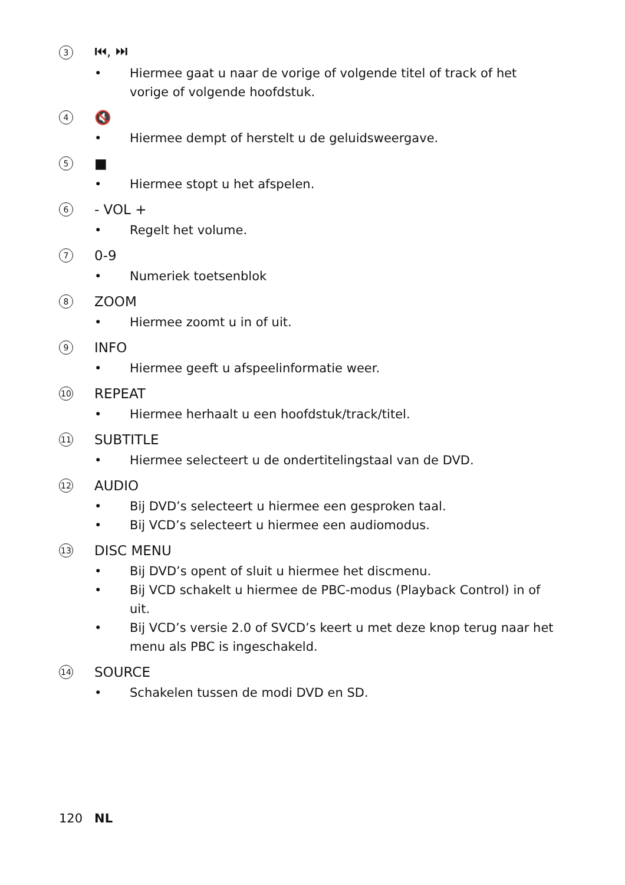3
⏮, ⏭
• Hiermee gaat u naar de vorige of volgende titel of track of het vorige of volgende hoofdstuk.
4
🔇
• Hiermee dempt of herstelt u de geluidsweergave.
5
■
• Hiermee stopt u het afspelen.
6
- VOL +
• Regelt het volume.
7
0-9
• Numeriek toetsenblok
8
ZOOM
• Hiermee zoomt u in of uit.
9
INFO
• Hiermee geeft u afspeelinformatie weer.
10
REPEAT
• Hiermee herhaalt u een hoofdstuk/track/titel.
11
SUBTITLE
• Hiermee selecteert u de ondertitelingstaal van de DVD.
12
AUDIO
• Bij DVD’s selecteert u hiermee een gesproken taal.
• Bij VCD’s selecteert u hiermee een audiomodus.
13
DISC MENU
• Bij DVD’s opent of sluit u hiermee het discmenu.
• Bij VCD schakelt u hiermee de PBC-modus (Playback Control) in of uit.
• Bij VCD’s versie 2.0 of SVCD’s keert u met deze knop terug naar het menu als PBC is ingeschakeld.
14
SOURCE
• Schakelen tussen de modi DVD en SD.
120 NL